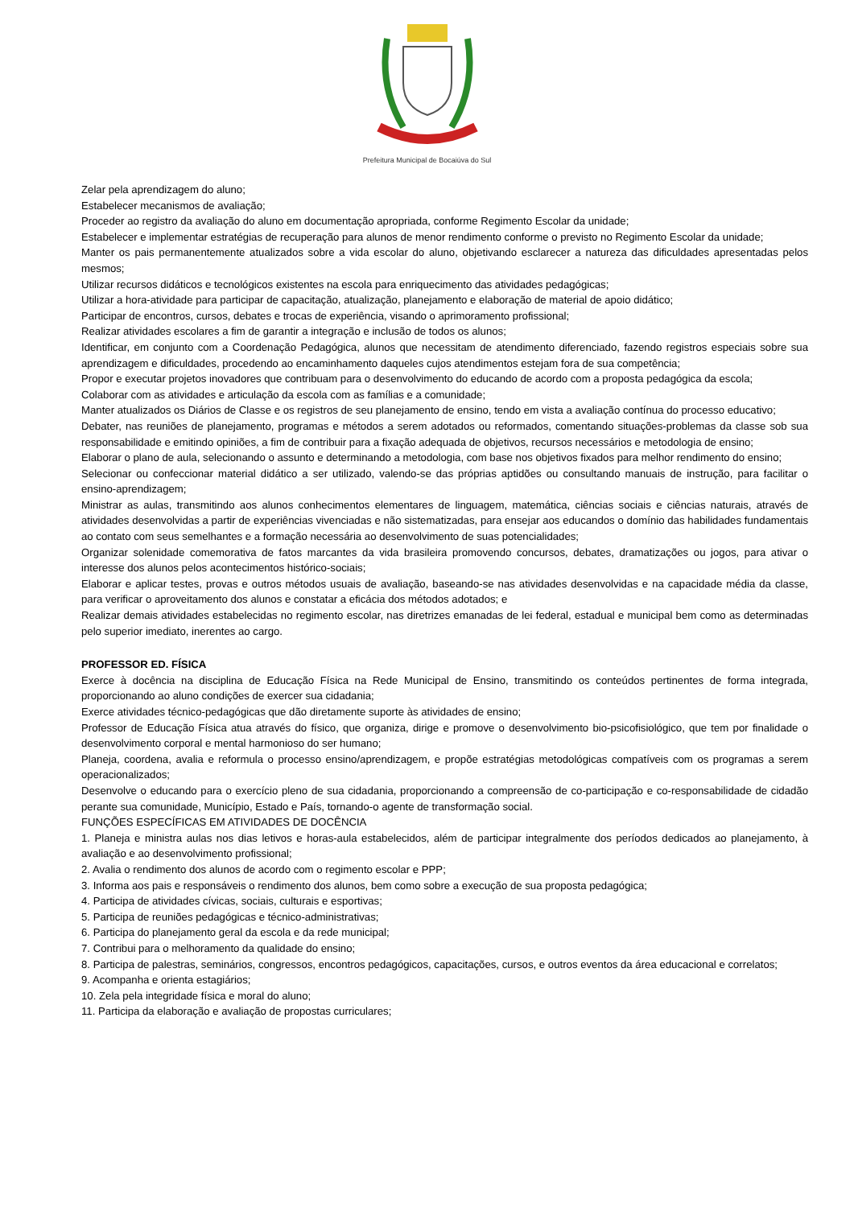Prefeitura Municipal de Bocaiúva do Sul
Zelar pela aprendizagem do aluno;
Estabelecer mecanismos de avaliação;
Proceder ao registro da avaliação do aluno em documentação apropriada, conforme Regimento Escolar da unidade;
Estabelecer e implementar estratégias de recuperação para alunos de menor rendimento conforme o previsto no Regimento Escolar da unidade;
Manter os pais permanentemente atualizados sobre a vida escolar do aluno, objetivando esclarecer a natureza das dificuldades apresentadas pelos mesmos;
Utilizar recursos didáticos e tecnológicos existentes na escola para enriquecimento das atividades pedagógicas;
Utilizar a hora-atividade para participar de capacitação, atualização, planejamento e elaboração de material de apoio didático;
Participar de encontros, cursos, debates e trocas de experiência, visando o aprimoramento profissional;
Realizar atividades escolares a fim de garantir a integração e inclusão de todos os alunos;
Identificar, em conjunto com a Coordenação Pedagógica, alunos que necessitam de atendimento diferenciado, fazendo registros especiais sobre sua aprendizagem e dificuldades, procedendo ao encaminhamento daqueles cujos atendimentos estejam fora de sua competência;
Propor e executar projetos inovadores que contribuam para o desenvolvimento do educando de acordo com a proposta pedagógica da escola;
Colaborar com as atividades e articulação da escola com as famílias e a comunidade;
Manter atualizados os Diários de Classe e os registros de seu planejamento de ensino, tendo em vista a avaliação contínua do processo educativo;
Debater, nas reuniões de planejamento, programas e métodos a serem adotados ou reformados, comentando situações-problemas da classe sob sua responsabilidade e emitindo opiniões, a fim de contribuir para a fixação adequada de objetivos, recursos necessários e metodologia de ensino;
Elaborar o plano de aula, selecionando o assunto e determinando a metodologia, com base nos objetivos fixados para melhor rendimento do ensino;
Selecionar ou confeccionar material didático a ser utilizado, valendo-se das próprias aptidões ou consultando manuais de instrução, para facilitar o ensino-aprendizagem;
Ministrar as aulas, transmitindo aos alunos conhecimentos elementares de linguagem, matemática, ciências sociais e ciências naturais, através de atividades desenvolvidas a partir de experiências vivenciadas e não sistematizadas, para ensejar aos educandos o domínio das habilidades fundamentais ao contato com seus semelhantes e a formação necessária ao desenvolvimento de suas potencialidades;
Organizar solenidade comemorativa de fatos marcantes da vida brasileira promovendo concursos, debates, dramatizações ou jogos, para ativar o interesse dos alunos pelos acontecimentos histórico-sociais;
Elaborar e aplicar testes, provas e outros métodos usuais de avaliação, baseando-se nas atividades desenvolvidas e na capacidade média da classe, para verificar o aproveitamento dos alunos e constatar a eficácia dos métodos adotados; e
Realizar demais atividades estabelecidas no regimento escolar, nas diretrizes emanadas de lei federal, estadual e municipal bem como as determinadas pelo superior imediato, inerentes ao cargo.
PROFESSOR ED. FÍSICA
Exerce à docência na disciplina de Educação Física na Rede Municipal de Ensino, transmitindo os conteúdos pertinentes de forma integrada, proporcionando ao aluno condições de exercer sua cidadania;
Exerce atividades técnico-pedagógicas que dão diretamente suporte às atividades de ensino;
Professor de Educação Física atua através do físico, que organiza, dirige e promove o desenvolvimento bio-psicofisiológico, que tem por finalidade o desenvolvimento corporal e mental harmonioso do ser humano;
Planeja, coordena, avalia e reformula o processo ensino/aprendizagem, e propõe estratégias metodológicas compatíveis com os programas a serem operacionalizados;
Desenvolve o educando para o exercício pleno de sua cidadania, proporcionando a compreensão de co-participação e co-responsabilidade de cidadão perante sua comunidade, Município, Estado e País, tornando-o agente de transformação social.
FUNÇÕES ESPECÍFICAS EM ATIVIDADES DE DOCÊNCIA
1. Planeja e ministra aulas nos dias letivos e horas-aula estabelecidos, além de participar integralmente dos períodos dedicados ao planejamento, à avaliação e ao desenvolvimento profissional;
2. Avalia o rendimento dos alunos de acordo com o regimento escolar e PPP;
3. Informa aos pais e responsáveis o rendimento dos alunos, bem como sobre a execução de sua proposta pedagógica;
4. Participa de atividades cívicas, sociais, culturais e esportivas;
5. Participa de reuniões pedagógicas e técnico-administrativas;
6. Participa do planejamento geral da escola e da rede municipal;
7. Contribui para o melhoramento da qualidade do ensino;
8. Participa de palestras, seminários, congressos, encontros pedagógicos, capacitações, cursos, e outros eventos da área educacional e correlatos;
9. Acompanha e orienta estagiários;
10. Zela pela integridade física e moral do aluno;
11. Participa da elaboração e avaliação de propostas curriculares;